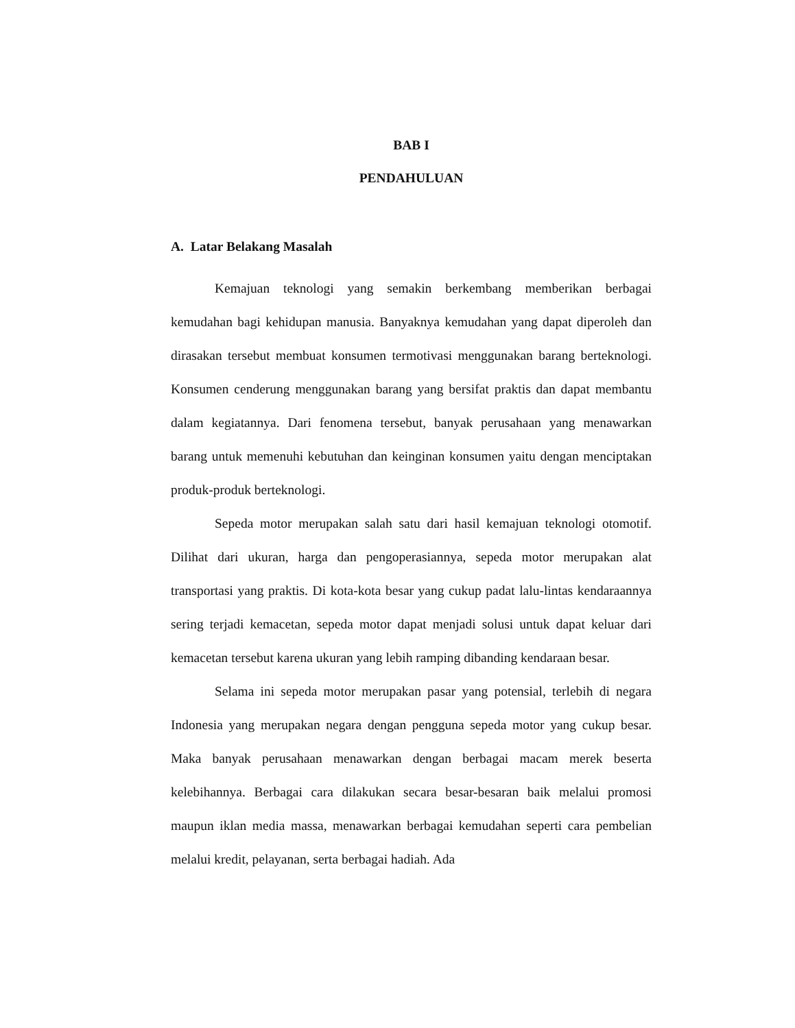BAB I
PENDAHULUAN
A. Latar Belakang Masalah
Kemajuan teknologi yang semakin berkembang memberikan berbagai kemudahan bagi kehidupan manusia. Banyaknya kemudahan yang dapat diperoleh dan dirasakan tersebut membuat konsumen termotivasi menggunakan barang berteknologi. Konsumen cenderung menggunakan barang yang bersifat praktis dan dapat membantu dalam kegiatannya. Dari fenomena tersebut, banyak perusahaan yang menawarkan barang untuk memenuhi kebutuhan dan keinginan konsumen yaitu dengan menciptakan produk-produk berteknologi.
Sepeda motor merupakan salah satu dari hasil kemajuan teknologi otomotif. Dilihat dari ukuran, harga dan pengoperasiannya, sepeda motor merupakan alat transportasi yang praktis. Di kota-kota besar yang cukup padat lalu-lintas kendaraannya sering terjadi kemacetan, sepeda motor dapat menjadi solusi untuk dapat keluar dari kemacetan tersebut karena ukuran yang lebih ramping dibanding kendaraan besar.
Selama ini sepeda motor merupakan pasar yang potensial, terlebih di negara Indonesia yang merupakan negara dengan pengguna sepeda motor yang cukup besar. Maka banyak perusahaan menawarkan dengan berbagai macam merek beserta kelebihannya. Berbagai cara dilakukan secara besar-besaran baik melalui promosi maupun iklan media massa, menawarkan berbagai kemudahan seperti cara pembelian melalui kredit, pelayanan, serta berbagai hadiah. Ada